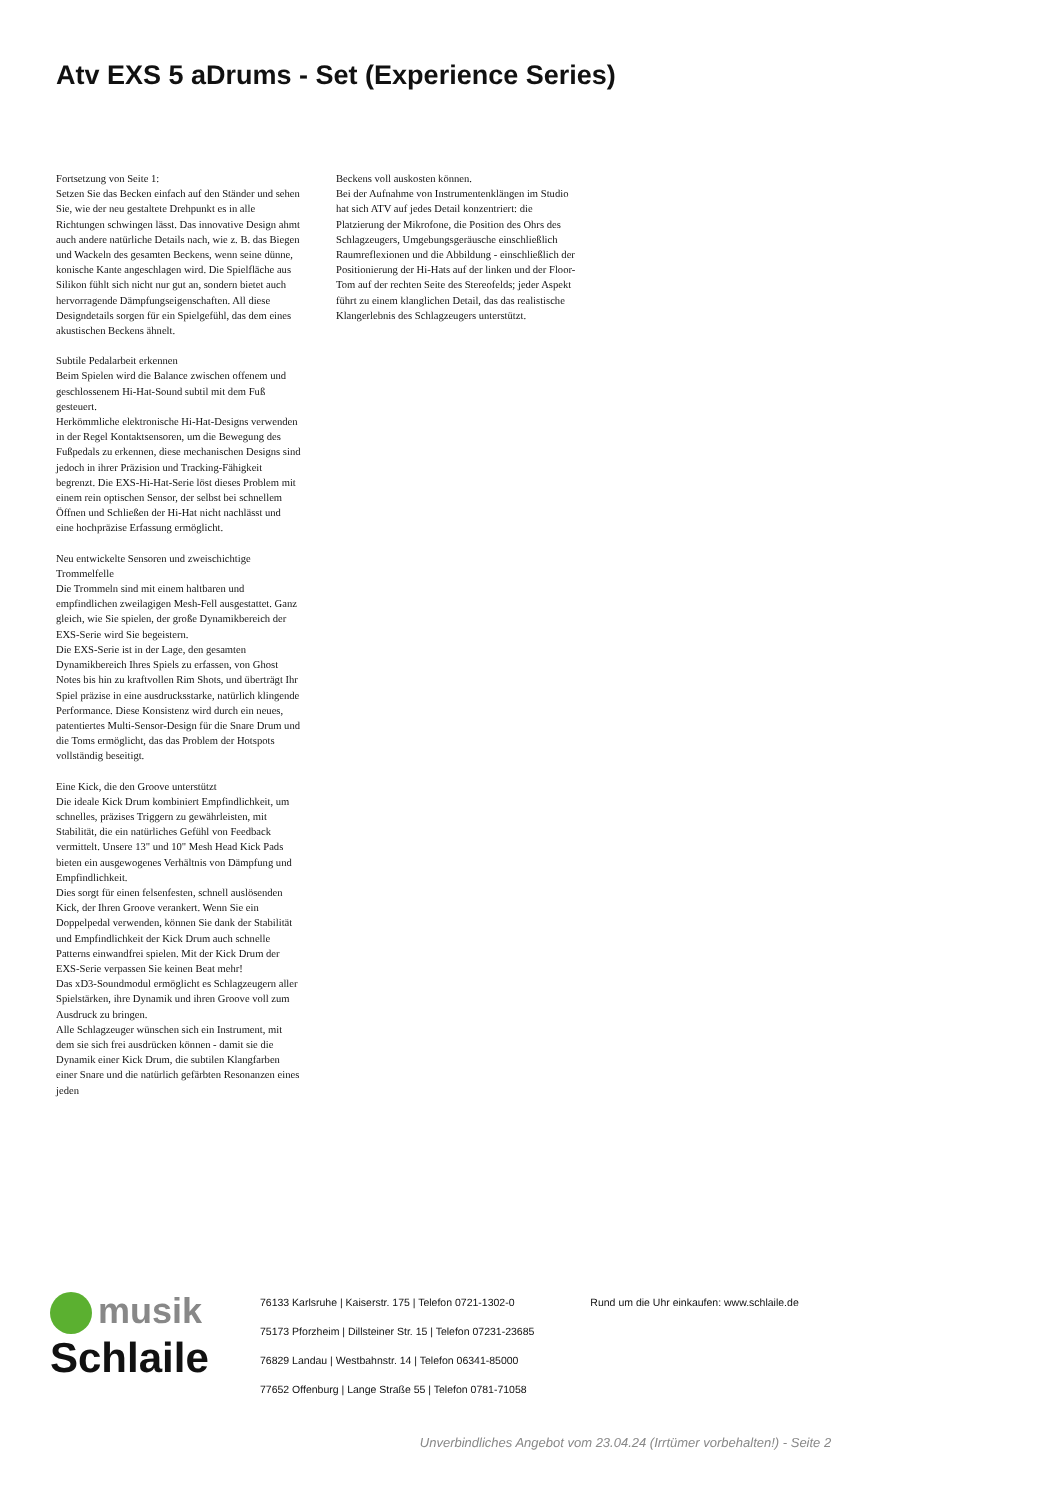Atv EXS 5 aDrums - Set (Experience Series)
Fortsetzung von Seite 1:
Setzen Sie das Becken einfach auf den Ständer und sehen Sie, wie der neu gestaltete Drehpunkt es in alle Richtungen schwingen lässt. Das innovative Design ahmt auch andere natürliche Details nach, wie z. B. das Biegen und Wackeln des gesamten Beckens, wenn seine dünne, konische Kante angeschlagen wird. Die Spielfläche aus Silikon fühlt sich nicht nur gut an, sondern bietet auch hervorragende Dämpfungseigenschaften. All diese Designdetails sorgen für ein Spielgefühl, das dem eines akustischen Beckens ähnelt.
Subtile Pedalarbeit erkennen
Beim Spielen wird die Balance zwischen offenem und geschlossenem Hi-Hat-Sound subtil mit dem Fuß gesteuert.
Herkömmliche elektronische Hi-Hat-Designs verwenden in der Regel Kontaktsensoren, um die Bewegung des Fußpedals zu erkennen, diese mechanischen Designs sind jedoch in ihrer Präzision und Tracking-Fähigkeit begrenzt. Die EXS-Hi-Hat-Serie löst dieses Problem mit einem rein optischen Sensor, der selbst bei schnellem Öffnen und Schließen der Hi-Hat nicht nachlässt und eine hochpräzise Erfassung ermöglicht.
Neu entwickelte Sensoren und zweischichtige Trommelfelle
Die Trommeln sind mit einem haltbaren und empfindlichen zweilagigen Mesh-Fell ausgestattet. Ganz gleich, wie Sie spielen, der große Dynamikbereich der EXS-Serie wird Sie begeistern.
Die EXS-Serie ist in der Lage, den gesamten Dynamikbereich Ihres Spiels zu erfassen, von Ghost Notes bis hin zu kraftvollen Rim Shots, und überträgt Ihr Spiel präzise in eine ausdrucksstarke, natürlich klingende Performance. Diese Konsistenz wird durch ein neues, patentiertes Multi-Sensor-Design für die Snare Drum und die Toms ermöglicht, das das Problem der Hotspots vollständig beseitigt.
Eine Kick, die den Groove unterstützt
Die ideale Kick Drum kombiniert Empfindlichkeit, um schnelles, präzises Triggern zu gewährleisten, mit Stabilität, die ein natürliches Gefühl von Feedback vermittelt. Unsere 13" und 10" Mesh Head Kick Pads bieten ein ausgewogenes Verhältnis von Dämpfung und Empfindlichkeit.
Dies sorgt für einen felsenfesten, schnell auslösenden Kick, der Ihren Groove verankert. Wenn Sie ein Doppelpedal verwenden, können Sie dank der Stabilität und Empfindlichkeit der Kick Drum auch schnelle Patterns einwandfrei spielen. Mit der Kick Drum der EXS-Serie verpassen Sie keinen Beat mehr!
Das xD3-Soundmodul ermöglicht es Schlagzeugern aller Spielstärken, ihre Dynamik und ihren Groove voll zum Ausdruck zu bringen.
Alle Schlagzeuger wünschen sich ein Instrument, mit dem sie sich frei ausdrücken können - damit sie die Dynamik einer Kick Drum, die subtilen Klangfarben einer Snare und die natürlich gefärbten Resonanzen eines jeden
Beckens voll auskosten können.
Bei der Aufnahme von Instrumentenklängen im Studio hat sich ATV auf jedes Detail konzentriert: die Platzierung der Mikrofone, die Position des Ohrs des Schlagzeugers, Umgebungsgeräusche einschließlich Raumreflexionen und die Abbildung - einschließlich der Positionierung der Hi-Hats auf der linken und der Floor-Tom auf der rechten Seite des Stereofelds; jeder Aspekt führt zu einem klanglichen Detail, das das realistische Klangerlebnis des Schlagzeugers unterstützt.
musik
Schlaile
76133 Karlsruhe | Kaiserstr. 175 | Telefon 0721-1302-0
75173 Pforzheim | Dillsteiner Str. 15 | Telefon 07231-23685
76829 Landau | Westbahnstr. 14 | Telefon 06341-85000
77652 Offenburg | Lange Straße 55 | Telefon 0781-71058
Rund um die Uhr einkaufen: www.schlaile.de
Unverbindliches Angebot vom 23.04.24 (Irrtümer vorbehalten!) - Seite 2